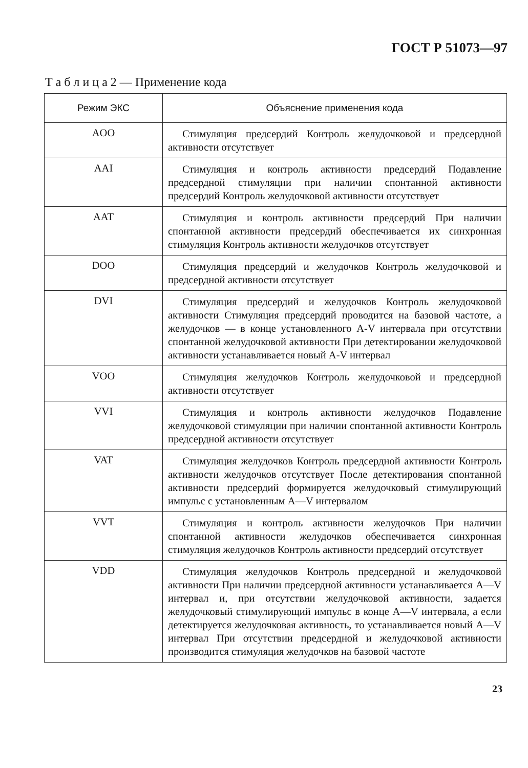ГОСТ Р 51073—97
Т а б л и ц а 2 — Применение кода
| Режим ЭКС | Объяснение применения кода |
| --- | --- |
| AOO | Стимуляция предсердий Контроль желудочковой и предсердной активности отсутствует |
| AAI | Стимуляция и контроль активности предсердий Подавление предсердной стимуляции при наличии спонтанной активности предсердий Контроль желудочковой активности отсутствует |
| AAT | Стимуляция и контроль активности предсердий При наличии спонтанной активности предсердий обеспечивается их синхронная стимуляция Контроль активности желудочков отсутствует |
| DOO | Стимуляция предсердий и желудочков Контроль желудочковой и предсердной активности отсутствует |
| DVI | Стимуляция предсердий и желудочков Контроль желудочковой активности Стимуляция предсердий проводится на базовой частоте, а желудочков — в конце установленного A-V интервала при отсутствии спонтанной желудочковой активности При детектировании желудочковой активности устанавливается новый A-V интервал |
| VOO | Стимуляция желудочков Контроль желудочковой и предсердной активности отсутствует |
| VVI | Стимуляция и контроль активности желудочков Подавление желудочковой стимуляции при наличии спонтанной активности Контроль предсердной активности отсутствует |
| VAT | Стимуляция желудочков Контроль предсердной активности Контроль активности желудочков отсутствует После детектирования спонтанной активности предсердий формируется желудочковый стимулирующий импульс с установленным A—V интервалом |
| VVT | Стимуляция и контроль активности желудочков При наличии спонтанной активности желудочков обеспечивается синхронная стимуляция желудочков Контроль активности предсердий отсутствует |
| VDD | Стимуляция желудочков Контроль предсердной и желудочковой активности При наличии предсердной активности устанавливается A—V интервал и, при отсутствии желудочковой активности, задается желудочковый стимулирующий импульс в конце A—V интервала, а если детектируется желудочковая активность, то устанавливается новый A—V интервал При отсутствии предсердной и желудочковой активности производится стимуляция желудочков на базовой частоте |
23